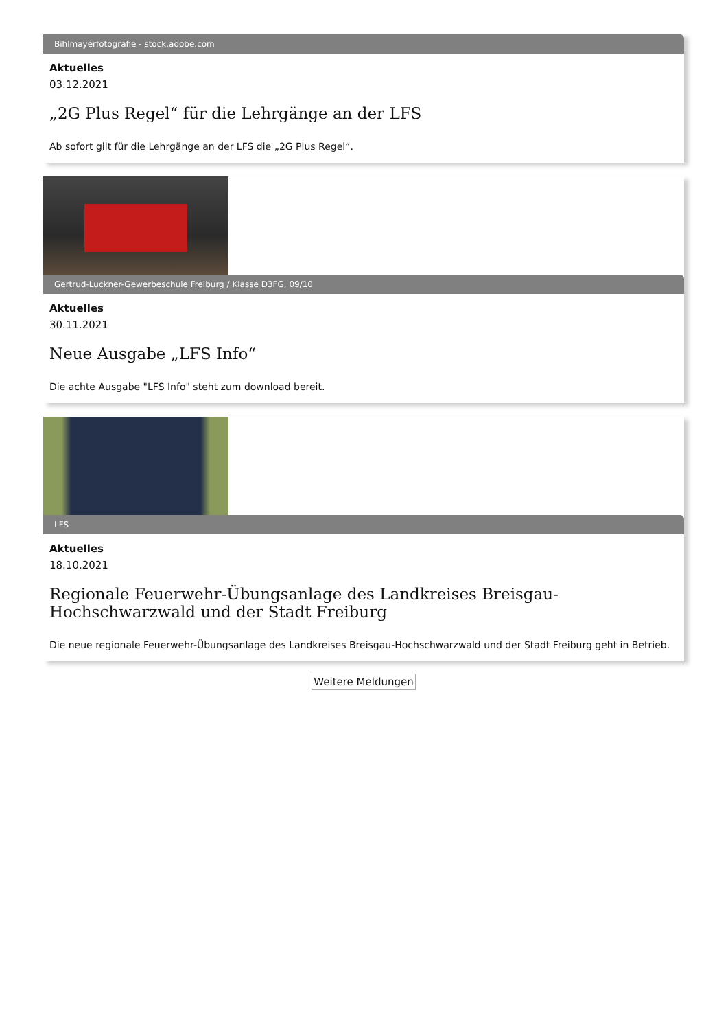Bihlmayerfotografie - stock.adobe.com
Aktuelles
03.12.2021
„2G Plus Regel“ für die Lehrgänge an der LFS
Ab sofort gilt für die Lehrgänge an der LFS die „2G Plus Regel“.
Gertrud-Luckner-Gewerbeschule Freiburg / Klasse D3FG, 09/10
Aktuelles
30.11.2021
Neue Ausgabe „LFS Info“
Die achte Ausgabe "LFS Info" steht zum download bereit.
LFS
Aktuelles
18.10.2021
Regionale Feuerwehr-Übungsanlage des Landkreises Breisgau-Hochschwarzwald und der Stadt Freiburg
Die neue regionale Feuerwehr-Übungsanlage des Landkreises Breisgau-Hochschwarzwald und der Stadt Freiburg geht in Betrieb.
Weitere Meldungen